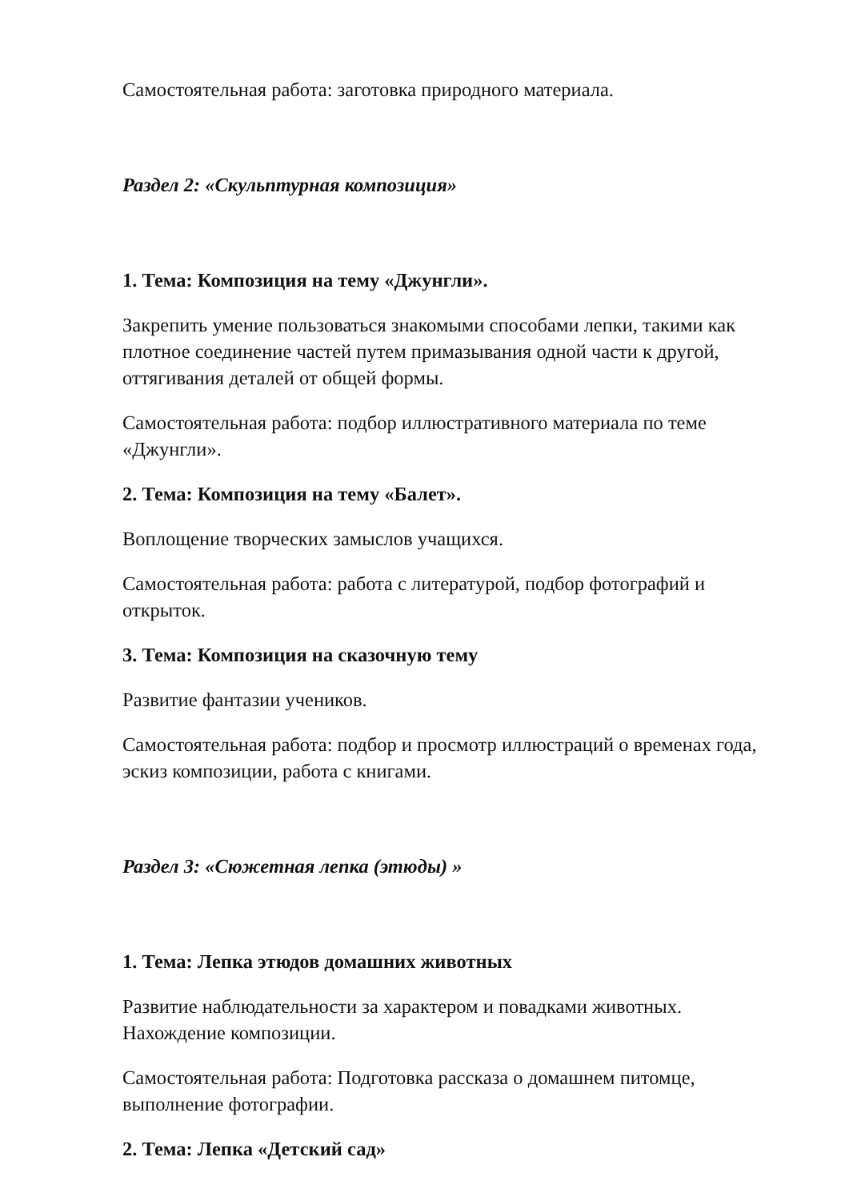Самостоятельная работа: заготовка природного материала.
Раздел 2: «Скульптурная композиция»
1. Тема: Композиция на тему «Джунгли».
Закрепить умение пользоваться знакомыми способами лепки, такими как плотное соединение частей путем примазывания одной части к другой, оттягивания деталей от общей формы.
Самостоятельная работа: подбор иллюстративного материала по теме «Джунгли».
2. Тема: Композиция на тему «Балет».
Воплощение творческих замыслов учащихся.
Самостоятельная работа: работа с литературой, подбор фотографий и открыток.
3. Тема: Композиция на сказочную тему
Развитие фантазии учеников.
Самостоятельная работа: подбор и просмотр иллюстраций о временах года, эскиз композиции, работа с книгами.
Раздел 3: «Сюжетная лепка (этюды) »
1. Тема: Лепка этюдов домашних животных
Развитие наблюдательности за характером и повадками животных. Нахождение композиции.
Самостоятельная работа: Подготовка рассказа о домашнем питомце, выполнение фотографии.
2. Тема: Лепка «Детский сад»